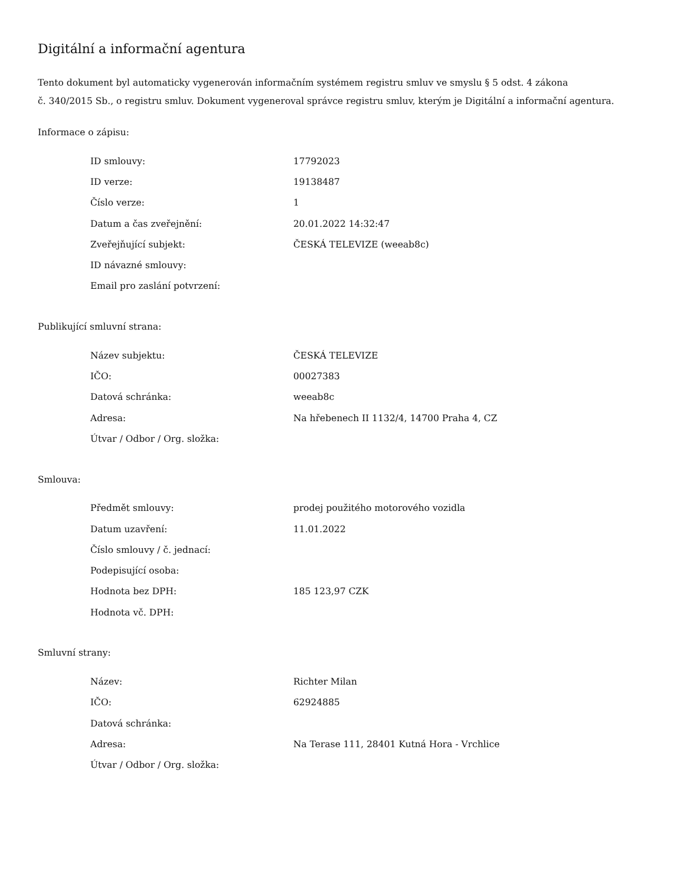Digitální a informační agentura
Tento dokument byl automaticky vygenerován informačním systémem registru smluv ve smyslu § 5 odst. 4 zákona
č. 340/2015 Sb., o registru smluv. Dokument vygeneroval správce registru smluv, kterým je Digitální a informační agentura.
Informace o zápisu:
| ID smlouvy: | 17792023 |
| ID verze: | 19138487 |
| Číslo verze: | 1 |
| Datum a čas zveřejnění: | 20.01.2022 14:32:47 |
| Zveřejňující subjekt: | ČESKÁ TELEVIZE (weeab8c) |
| ID návazné smlouvy: | |
| Email pro zaslání potvrzení: | |
Publikující smluvní strana:
| Název subjektu: | ČESKÁ TELEVIZE |
| IČO: | 00027383 |
| Datová schránka: | weeab8c |
| Adresa: | Na hřebenech II 1132/4, 14700 Praha 4, CZ |
| Útvar / Odbor / Org. složka: | |
Smlouva:
| Předmět smlouvy: | prodej použitého motorového vozidla |
| Datum uzavření: | 11.01.2022 |
| Číslo smlouvy / č. jednací: | |
| Podepisující osoba: | |
| Hodnota bez DPH: | 185 123,97 CZK |
| Hodnota vč. DPH: | |
Smluvní strany:
| Název: | Richter Milan |
| IČO: | 62924885 |
| Datová schránka: | |
| Adresa: | Na Terase 111, 28401 Kutná Hora - Vrchlice |
| Útvar / Odbor / Org. složka: | |